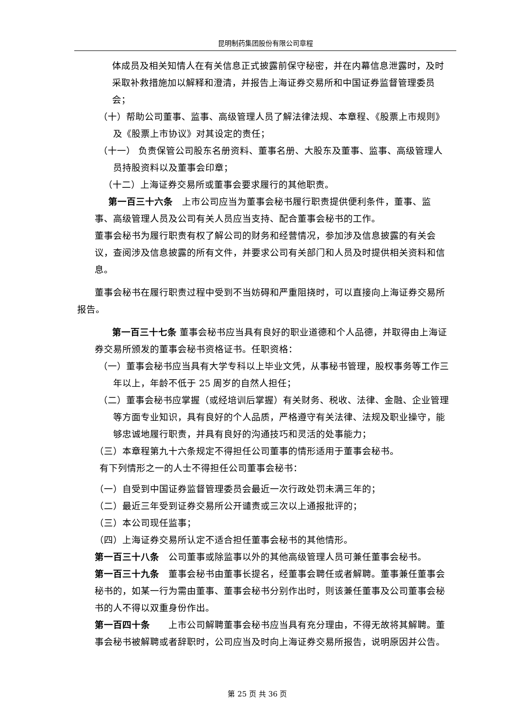昆明制药集团股份有限公司章程
体成员及相关知情人在有关信息正式披露前保守秘密，并在内幕信息泄露时，及时采取补救措施加以解释和澄清，并报告上海证券交易所和中国证券监督管理委员会；
（十）帮助公司董事、监事、高级管理人员了解法律法规、本章程、《股票上市规则》及《股票上市协议》对其设定的责任；
（十一） 负责保管公司股东名册资料、董事名册、大股东及董事、监事、高级管理人员持股资料以及董事会印章；
（十二）上海证券交易所或董事会要求履行的其他职责。
第一百三十六条　上市公司应当为董事会秘书履行职责提供便利条件，董事、监事、高级管理人员及公司有关人员应当支持、配合董事会秘书的工作。
董事会秘书为履行职责有权了解公司的财务和经营情况，参加涉及信息披露的有关会议，查阅涉及信息披露的所有文件，并要求公司有关部门和人员及时提供相关资料和信息。
董事会秘书在履行职责过程中受到不当妨碍和严重阻挠时，可以直接向上海证券交易所报告。
第一百三十七条 董事会秘书应当具有良好的职业道德和个人品德，并取得由上海证券交易所颁发的董事会秘书资格证书。任职资格：
（一）董事会秘书应当具有大学专科以上毕业文凭，从事秘书管理，股权事务等工作三年以上，年龄不低于 25 周岁的自然人担任；
（二）董事会秘书应掌握（或经培训后掌握）有关财务、税收、法律、金融、企业管理等方面专业知识，具有良好的个人品质，严格遵守有关法律、法规及职业操守，能够忠诚地履行职责，并具有良好的沟通技巧和灵活的处事能力；
（三）本章程第九十六条规定不得担任公司董事的情形适用于董事会秘书。
有下列情形之一的人士不得担任公司董事会秘书：
（一）自受到中国证券监督管理委员会最近一次行政处罚未满三年的；
（二）最近三年受到证券交易所公开谴责或三次以上通报批评的；
（三）本公司现任监事；
（四）上海证券交易所认定不适合担任董事会秘书的其他情形。
第一百三十八条　公司董事或除监事以外的其他高级管理人员可兼任董事会秘书。
第一百三十九条　董事会秘书由董事长提名，经董事会聘任或者解聘。董事兼任董事会秘书的，如某一行为需由董事、董事会秘书分别作出时，则该兼任董事及公司董事会秘书的人不得以双重身份作出。
第一百四十条　　上市公司解聘董事会秘书应当具有充分理由，不得无故将其解聘。董事会秘书被解聘或者辞职时，公司应当及时向上海证券交易所报告，说明原因并公告。
第 25 页 共 36 页